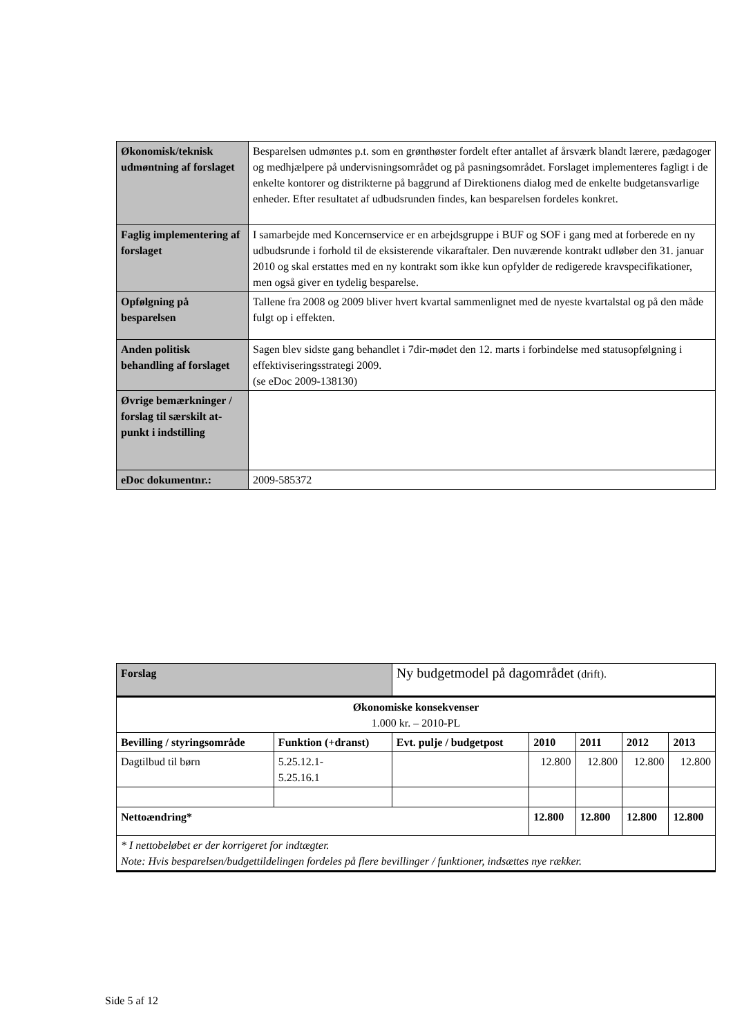| Økonomisk/teknisk udmøntning af forslaget | Besparelsen udmøntes p.t. som en grønthøster fordelt efter antallet af årsværk blandt lærere, pædagoger og medhjælpere på undervisningsområdet og på pasningsområdet. Forslaget implementeres fagligt i de enkelte kontorer og distrikterne på baggrund af Direktionens dialog med de enkelte budgetansvarlige enheder. Efter resultatet af udbudsrunden findes, kan besparelsen fordeles konkret. |
| Faglig implementering af forslaget | I samarbejde med Koncernservice er en arbejdsgruppe i BUF og SOF i gang med at forberede en ny udbudsrunde i forhold til de eksisterende vikaraftaler. Den nuværende kontrakt udløber den 31. januar 2010 og skal erstattes med en ny kontrakt som ikke kun opfylder de redigerede kravspecifikationer, men også giver en tydelig besparelse. |
| Opfølgning på besparelsen | Tallene fra 2008 og 2009 bliver hvert kvartal sammenlignet med de nyeste kvartalstal og på den måde fulgt op i effekten. |
| Anden politisk behandling af forslaget | Sagen blev sidste gang behandlet i 7dir-mødet den 12. marts i forbindelse med statusopfølgning i effektiviseringsstrategi 2009. (se eDoc 2009-138130) |
| Øvrige bemærkninger / forslag til særskilt at-punkt i indstilling | |
| eDoc dokumentnr.: | 2009-585372 |
| Forslag | | Ny budgetmodel på dagområdet (drift). | | | | |
| Økonomiske konsekvenser 1.000 kr. – 2010-PL | | | | | | |
| Bevilling / styringsområde | Funktion (+dranst) | Evt. pulje / budgetpost | 2010 | 2011 | 2012 | 2013 |
| Dagtilbud til børn | 5.25.12.1- 5.25.16.1 | | 12.800 | 12.800 | 12.800 | 12.800 |
| Nettoændring* | | | 12.800 | 12.800 | 12.800 | 12.800 |
| * I nettobeløbet er der korrigeret for indtægter. Note: Hvis besparelsen/budgettildelingen fordeles på flere bevillinger / funktioner, indsættes nye rækker. | | | | | | |
Side 5 af 12